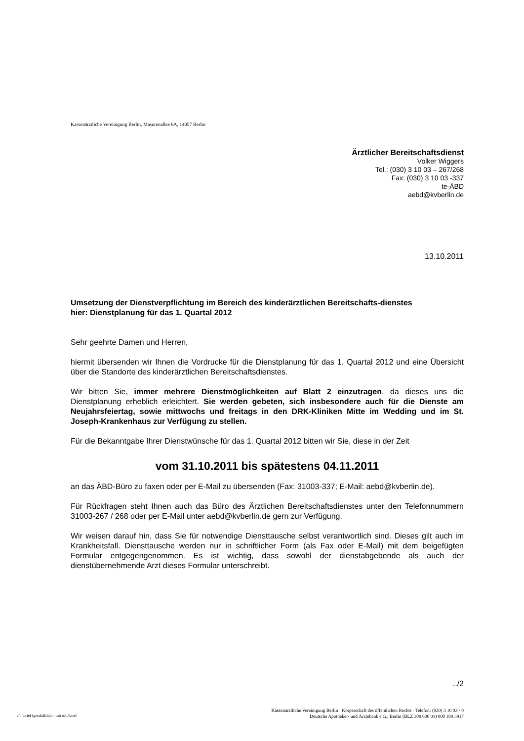Kassenärztliche Vereinigung Berlin, Masurenallee 6A, 14057 Berlin
Ärztlicher Bereitschaftsdienst
Volker Wiggers
Tel.: (030) 3 10 03 – 267/268
Fax: (030) 3 10 03 -337
te-ÄBD
aebd@kvberlin.de
13.10.2011
Umsetzung der Dienstverpflichtung im Bereich des kinderärztlichen Bereitschafts-dienstes
hier: Dienstplanung für das 1. Quartal 2012
Sehr geehrte Damen und Herren,
hiermit übersenden wir Ihnen die Vordrucke für die Dienstplanung für das 1. Quartal 2012 und eine Übersicht über die Standorte des kinderärztlichen Bereitschaftsdienstes.
Wir bitten Sie, immer mehrere Dienstmöglichkeiten auf Blatt 2 einzutragen, da dieses uns die Dienstplanung erheblich erleichtert. Sie werden gebeten, sich insbesondere auch für die Dienste am Neujahrsfeiertag, sowie mittwochs und freitags in den DRK-Kliniken Mitte im Wedding und im St. Joseph-Krankenhaus zur Verfügung zu stellen.
Für die Bekanntgabe Ihrer Dienstwünsche für das 1. Quartal 2012 bitten wir Sie, diese in der Zeit
vom 31.10.2011 bis spätestens 04.11.2011
an das ÄBD-Büro zu faxen oder per E-Mail zu übersenden (Fax: 31003-337; E-Mail: aebd@kvberlin.de).
Für Rückfragen steht Ihnen auch das Büro des Ärztlichen Bereitschaftsdienstes unter den Telefonnummern 31003-267 / 268 oder per E-Mail unter aebd@kvberlin.de gern zur Verfügung.
Wir weisen darauf hin, dass Sie für notwendige Diensttausche selbst verantwortlich sind. Dieses gilt auch im Krankheitsfall. Diensttausche werden nur in schriftlicher Form (als Fax oder E-Mail) mit dem beigefügten Formular entgegengenommen. Es ist wichtig, dass sowohl der dienstabgebende als auch der dienstübernehmende Arzt dieses Formular unterschreibt.
../2
s:\..\brief (geschäftlich - mit o:\..\brief
Kassenärztliche Vereinigung Berlin · Körperschaft des öffentlichen Rechts · Telefon: (030) 3 10 03 - 0
Deutsche Apotheker- und Ärztebank e.G., Berlin (BLZ 300 606 01) 000 100 3917